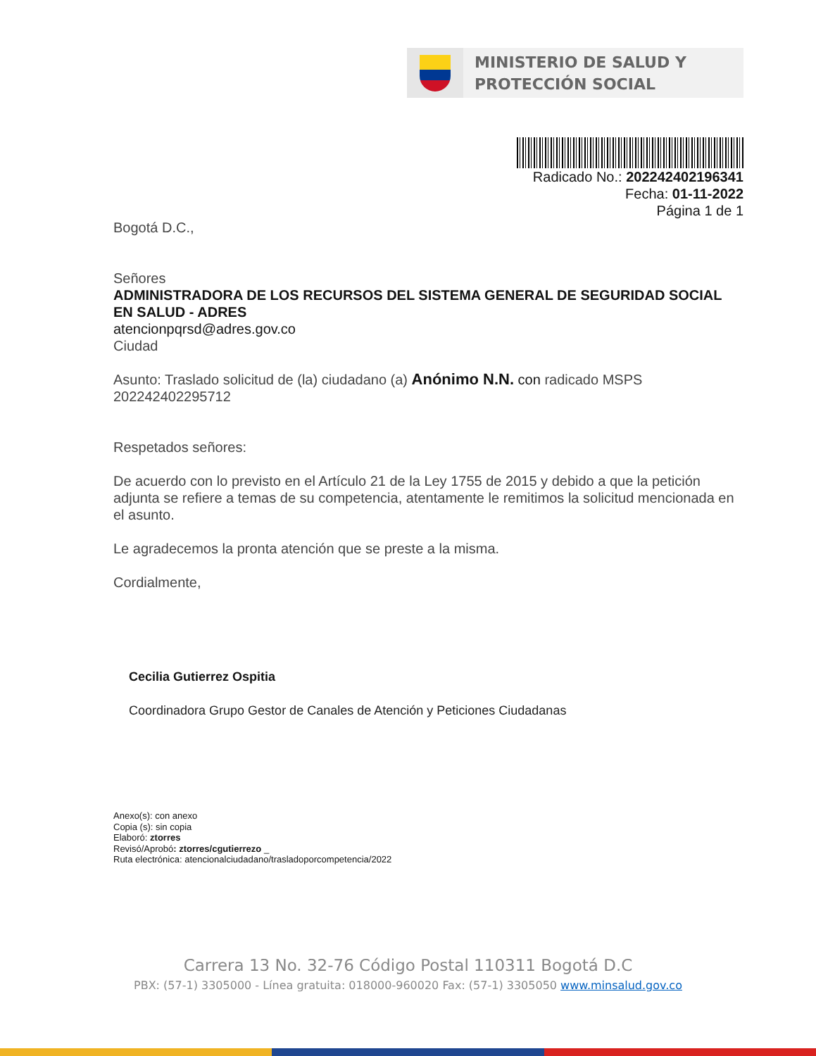MINISTERIO DE SALUD Y
PROTECCIÓN SOCIAL
Radicado No.: 202242402196341
Fecha: 01-11-2022
Página 1 de 1
Bogotá D.C.,
Señores
ADMINISTRADORA DE LOS RECURSOS DEL SISTEMA GENERAL DE SEGURIDAD SOCIAL EN SALUD - ADRES
atencionpqrsd@adres.gov.co
Ciudad
Asunto: Traslado solicitud de (la) ciudadano (a) Anónimo N.N. con radicado MSPS 202242402295712
Respetados señores:
De acuerdo con lo previsto en el Artículo 21 de la Ley 1755 de 2015 y debido a que la petición adjunta se refiere a temas de su competencia, atentamente le remitimos la solicitud mencionada en el asunto.
Le agradecemos la pronta atención que se preste a la misma.
Cordialmente,
Cecilia Gutierrez Ospitia
Coordinadora Grupo Gestor de Canales de Atención y Peticiones Ciudadanas
Anexo(s): con anexo
Copia (s): sin copia
Elaboró: ztorres
Revisó/Aprobó: ztorres/cgutierrezo _
Ruta electrónica: atencionalciudadano/trasladoporcompetencia/2022
Carrera 13 No. 32-76 Código Postal 110311 Bogotá D.C
PBX: (57-1) 3305000 - Línea gratuita: 018000-960020 Fax: (57-1) 3305050 www.minsalud.gov.co